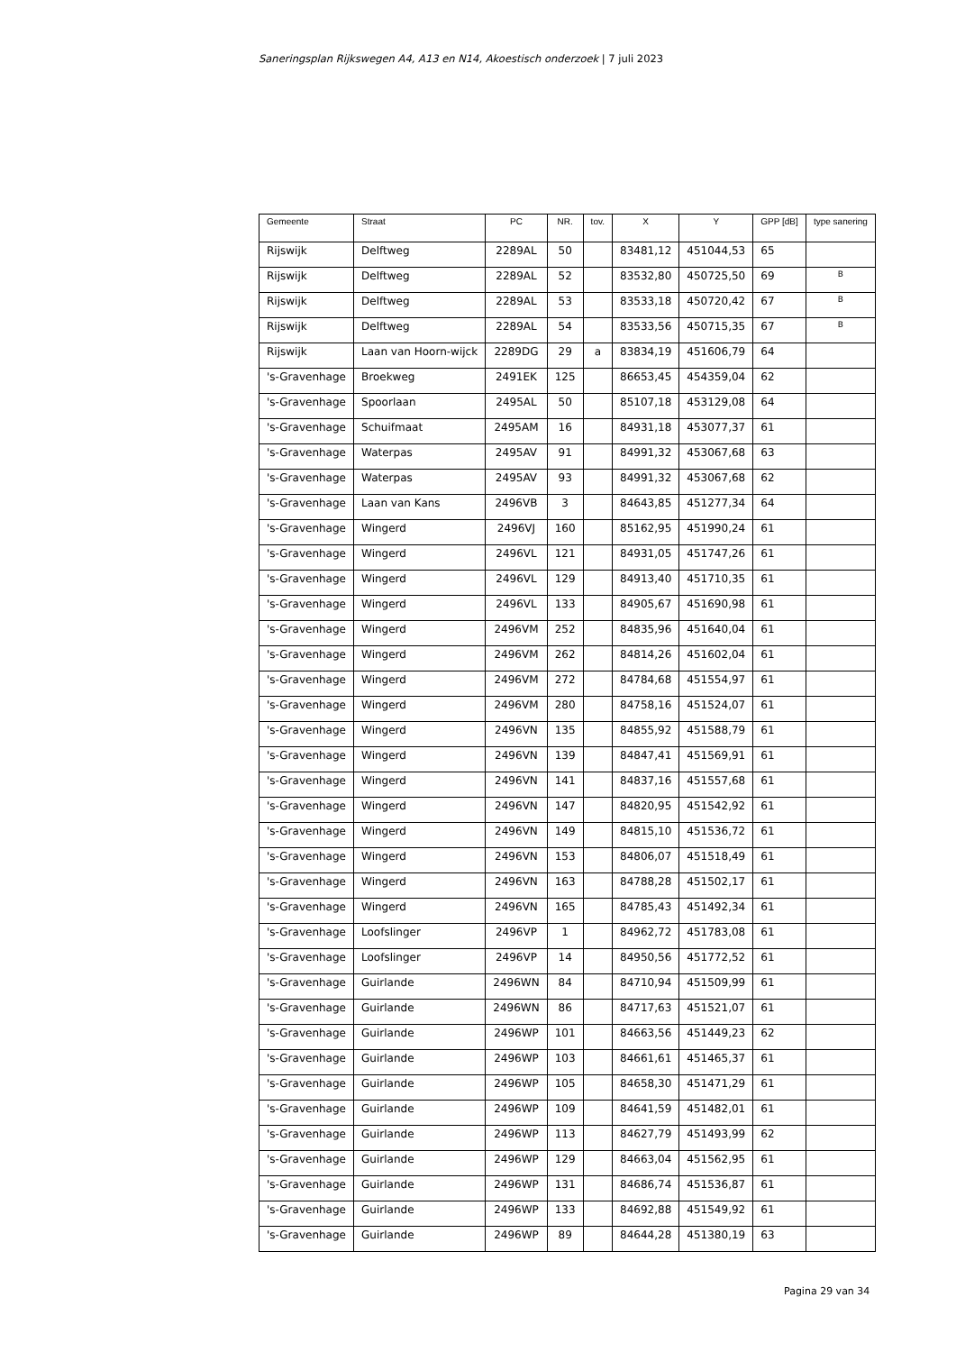Saneringsplan Rijkswegen A4, A13 en N14, Akoestisch onderzoek | 7 juli 2023
| Gemeente | Straat | PC | NR. | tov. | X | Y | GPP [dB] | type sanering |
| --- | --- | --- | --- | --- | --- | --- | --- | --- |
| Rijswijk | Delftweg | 2289AL | 50 | | 83481,12 | 451044,53 | 65 | |
| Rijswijk | Delftweg | 2289AL | 52 | | 83532,80 | 450725,50 | 69 | B |
| Rijswijk | Delftweg | 2289AL | 53 | | 83533,18 | 450720,42 | 67 | B |
| Rijswijk | Delftweg | 2289AL | 54 | | 83533,56 | 450715,35 | 67 | B |
| Rijswijk | Laan van Hoorn-wijck | 2289DG | 29 | a | 83834,19 | 451606,79 | 64 | |
| 's-Gravenhage | Broekweg | 2491EK | 125 | | 86653,45 | 454359,04 | 62 | |
| 's-Gravenhage | Spoorlaan | 2495AL | 50 | | 85107,18 | 453129,08 | 64 | |
| 's-Gravenhage | Schuifmaat | 2495AM | 16 | | 84931,18 | 453077,37 | 61 | |
| 's-Gravenhage | Waterpas | 2495AV | 91 | | 84991,32 | 453067,68 | 63 | |
| 's-Gravenhage | Waterpas | 2495AV | 93 | | 84991,32 | 453067,68 | 62 | |
| 's-Gravenhage | Laan van Kans | 2496VB | 3 | | 84643,85 | 451277,34 | 64 | |
| 's-Gravenhage | Wingerd | 2496VJ | 160 | | 85162,95 | 451990,24 | 61 | |
| 's-Gravenhage | Wingerd | 2496VL | 121 | | 84931,05 | 451747,26 | 61 | |
| 's-Gravenhage | Wingerd | 2496VL | 129 | | 84913,40 | 451710,35 | 61 | |
| 's-Gravenhage | Wingerd | 2496VL | 133 | | 84905,67 | 451690,98 | 61 | |
| 's-Gravenhage | Wingerd | 2496VM | 252 | | 84835,96 | 451640,04 | 61 | |
| 's-Gravenhage | Wingerd | 2496VM | 262 | | 84814,26 | 451602,04 | 61 | |
| 's-Gravenhage | Wingerd | 2496VM | 272 | | 84784,68 | 451554,97 | 61 | |
| 's-Gravenhage | Wingerd | 2496VM | 280 | | 84758,16 | 451524,07 | 61 | |
| 's-Gravenhage | Wingerd | 2496VN | 135 | | 84855,92 | 451588,79 | 61 | |
| 's-Gravenhage | Wingerd | 2496VN | 139 | | 84847,41 | 451569,91 | 61 | |
| 's-Gravenhage | Wingerd | 2496VN | 141 | | 84837,16 | 451557,68 | 61 | |
| 's-Gravenhage | Wingerd | 2496VN | 147 | | 84820,95 | 451542,92 | 61 | |
| 's-Gravenhage | Wingerd | 2496VN | 149 | | 84815,10 | 451536,72 | 61 | |
| 's-Gravenhage | Wingerd | 2496VN | 153 | | 84806,07 | 451518,49 | 61 | |
| 's-Gravenhage | Wingerd | 2496VN | 163 | | 84788,28 | 451502,17 | 61 | |
| 's-Gravenhage | Wingerd | 2496VN | 165 | | 84785,43 | 451492,34 | 61 | |
| 's-Gravenhage | Loofslinger | 2496VP | 1 | | 84962,72 | 451783,08 | 61 | |
| 's-Gravenhage | Loofslinger | 2496VP | 14 | | 84950,56 | 451772,52 | 61 | |
| 's-Gravenhage | Guirlande | 2496WN | 84 | | 84710,94 | 451509,99 | 61 | |
| 's-Gravenhage | Guirlande | 2496WN | 86 | | 84717,63 | 451521,07 | 61 | |
| 's-Gravenhage | Guirlande | 2496WP | 101 | | 84663,56 | 451449,23 | 62 | |
| 's-Gravenhage | Guirlande | 2496WP | 103 | | 84661,61 | 451465,37 | 61 | |
| 's-Gravenhage | Guirlande | 2496WP | 105 | | 84658,30 | 451471,29 | 61 | |
| 's-Gravenhage | Guirlande | 2496WP | 109 | | 84641,59 | 451482,01 | 61 | |
| 's-Gravenhage | Guirlande | 2496WP | 113 | | 84627,79 | 451493,99 | 62 | |
| 's-Gravenhage | Guirlande | 2496WP | 129 | | 84663,04 | 451562,95 | 61 | |
| 's-Gravenhage | Guirlande | 2496WP | 131 | | 84686,74 | 451536,87 | 61 | |
| 's-Gravenhage | Guirlande | 2496WP | 133 | | 84692,88 | 451549,92 | 61 | |
| 's-Gravenhage | Guirlande | 2496WP | 89 | | 84644,28 | 451380,19 | 63 | |
Pagina 29 van 34